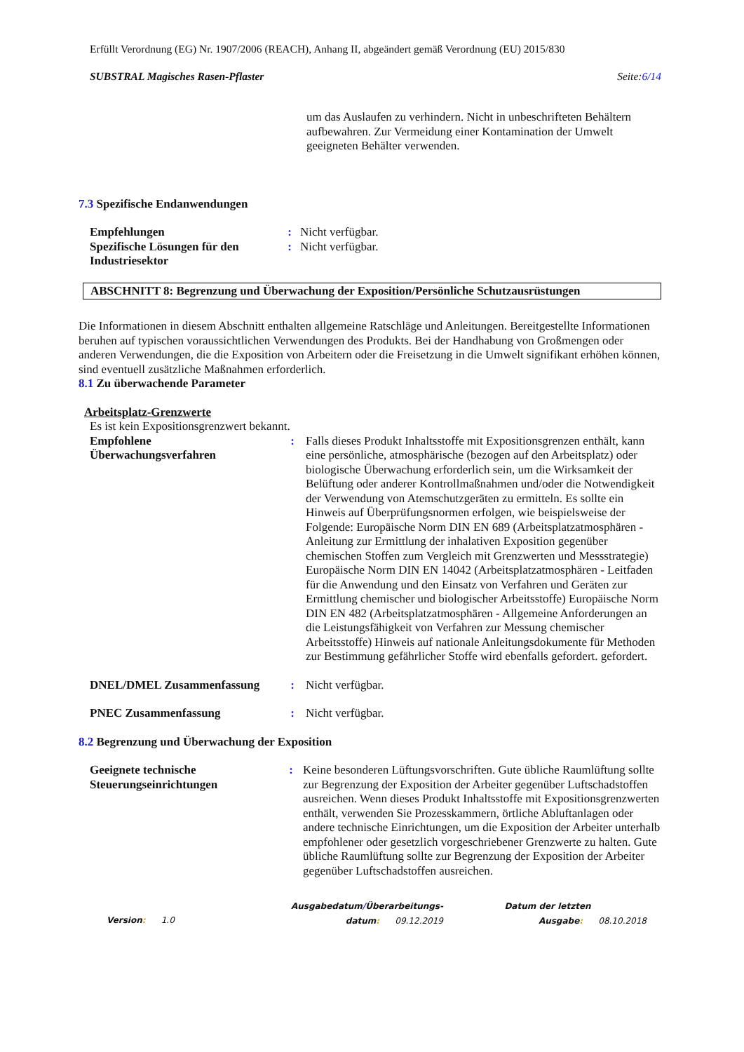Erfüllt Verordnung (EG) Nr. 1907/2006 (REACH), Anhang II, abgeändert gemäß Verordnung (EU) 2015/830
SUBSTRAL Magisches Rasen-Pflaster Seite:6/14
um das Auslaufen zu verhindern. Nicht in unbeschrifteten Behältern aufbewahren. Zur Vermeidung einer Kontamination der Umwelt geeigneten Behälter verwenden.
7.3 Spezifische Endanwendungen
Empfehlungen : Nicht verfügbar.
Spezifische Lösungen für den Industriesektor
: Nicht verfügbar.
ABSCHNITT 8: Begrenzung und Überwachung der Exposition/Persönliche Schutzausrüstungen
Die Informationen in diesem Abschnitt enthalten allgemeine Ratschläge und Anleitungen. Bereitgestellte Informationen beruhen auf typischen voraussichtlichen Verwendungen des Produkts. Bei der Handhabung von Großmengen oder anderen Verwendungen, die die Exposition von Arbeitern oder die Freisetzung in die Umwelt signifikant erhöhen können, sind eventuell zusätzliche Maßnahmen erforderlich.
8.1 Zu überwachende Parameter
Arbeitsplatz-Grenzwerte
Es ist kein Expositionsgrenzwert bekannt.
Empfohlene Überwachungsverfahren
: Falls dieses Produkt Inhaltsstoffe mit Expositionsgrenzen enthält, kann eine persönliche, atmosphärische (bezogen auf den Arbeitsplatz) oder biologische Überwachung erforderlich sein, um die Wirksamkeit der Belüftung oder anderer Kontrollmaßnahmen und/oder die Notwendigkeit der Verwendung von Atemschutzgeräten zu ermitteln. Es sollte ein Hinweis auf Überprüfungsnormen erfolgen, wie beispielsweise der Folgende: Europäische Norm DIN EN 689 (Arbeitsplatzatmosphären - Anleitung zur Ermittlung der inhalativen Exposition gegenüber chemischen Stoffen zum Vergleich mit Grenzwerten und Messstrategie) Europäische Norm DIN EN 14042 (Arbeitsplatzatmosphären - Leitfaden für die Anwendung und den Einsatz von Verfahren und Geräten zur Ermittlung chemischer und biologischer Arbeitsstoffe) Europäische Norm DIN EN 482 (Arbeitsplatzatmosphären - Allgemeine Anforderungen an die Leistungsfähigkeit von Verfahren zur Messung chemischer Arbeitsstoffe) Hinweis auf nationale Anleitungsdokumente für Methoden zur Bestimmung gefährlicher Stoffe wird ebenfalls gefordert. gefordert.
DNEL/DMEL Zusammenfassung : Nicht verfügbar.
PNEC Zusammenfassung : Nicht verfügbar.
8.2 Begrenzung und Überwachung der Exposition
Geeignete technische Steuerungseinrichtungen
: Keine besonderen Lüftungsvorschriften. Gute übliche Raumlüftung sollte zur Begrenzung der Exposition der Arbeiter gegenüber Luftschadstoffen ausreichen. Wenn dieses Produkt Inhaltsstoffe mit Expositionsgrenzwerten enthält, verwenden Sie Prozesskammern, örtliche Abluftanlagen oder andere technische Einrichtungen, um die Exposition der Arbeiter unterhalb empfohlener oder gesetzlich vorgeschriebener Grenzwerte zu halten. Gute übliche Raumlüftung sollte zur Begrenzung der Exposition der Arbeiter gegenüber Luftschadstoffen ausreichen.
Version: 1.0
Ausgabedatum/Überarbeitungs-
datum: 09.12.2019
Datum der letzten
Ausgabe: 08.10.2018